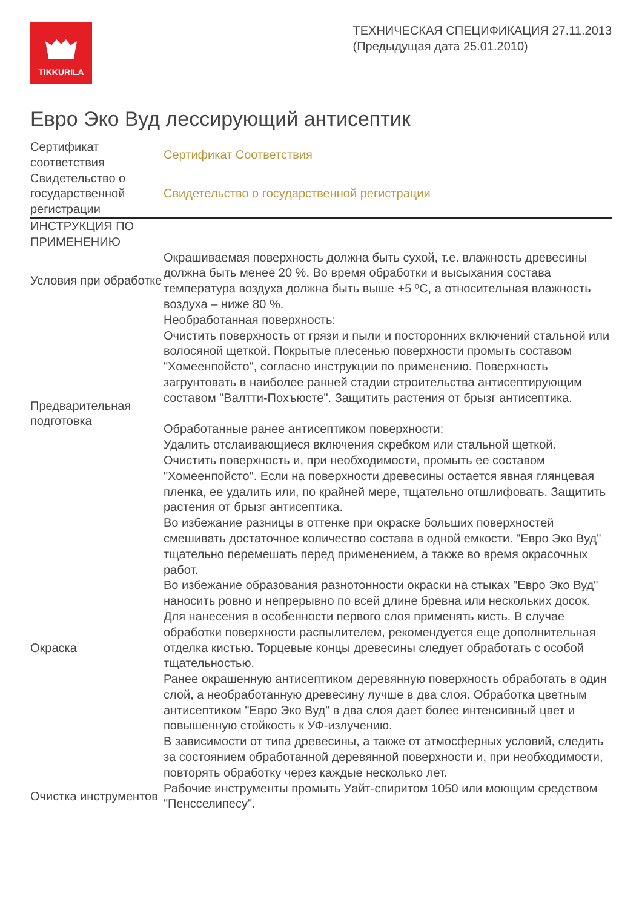TIKKURILA
ТЕХНИЧЕСКАЯ СПЕЦИФИКАЦИЯ 27.11.2013
(Предыдущая дата 25.01.2010)
Евро Эко Вуд лессирующий антисептик
| Сертификат соответствия | Сертификат Соответствия |
| Свидетельство о государственной регистрации | Свидетельство о государственной регистрации |
| ИНСТРУКЦИЯ ПО ПРИМЕНЕНИЮ | |
| Условия при обработке | Окрашиваемая поверхность должна быть сухой, т.е. влажность древесины должна быть менее 20 %. Во время обработки и высыхания состава температура воздуха должна быть выше +5 ºC, а относительная влажность воздуха – ниже 80 %. |
| Предварительная подготовка | Необработанная поверхность: Очистить поверхность от грязи и пыли и посторонних включений стальной или волосяной щеткой. Покрытые плесенью поверхности промыть составом "Хомеенпойсто", согласно инструкции по применению. Поверхность загрунтовать в наиболее ранней стадии строительства антисептирующим составом "Валтти-Похъюсте". Защитить растения от брызг антисептика. Обработанные ранее антисептиком поверхности: Удалить отслаивающиеся включения скребком или стальной щеткой. Очистить поверхность и, при необходимости, промыть ее составом "Хомеенпойсто". Если на поверхности древесины остается явная глянцевая пленка, ее удалить или, по крайней мере, тщательно отшлифовать. Защитить растения от брызг антисептика. |
| Окраска | Во избежание разницы в оттенке при окраске больших поверхностей смешивать достаточное количество состава в одной емкости. "Евро Эко Вуд" тщательно перемешать перед применением, а также во время окрасочных работ. Во избежание образования разнотонности окраски на стыках "Евро Эко Вуд" наносить ровно и непрерывно по всей длине бревна или нескольких досок. Для нанесения в особенности первого слоя применять кисть. В случае обработки поверхности распылителем, рекомендуется еще дополнительная отделка кистью. Торцевые концы древесины следует обработать с особой тщательностью. Ранее окрашенную антисептиком деревянную поверхность обработать в один слой, а необработанную древесину лучше в два слоя. Обработка цветным антисептиком "Евро Эко Вуд" в два слоя дает более интенсивный цвет и повышенную стойкость к УФ-излучению. В зависимости от типа древесины, а также от атмосферных условий, следить за состоянием обработанной деревянной поверхности и, при необходимости, повторять обработку через каждые несколько лет. |
| Очистка инструментов | Рабочие инструменты промыть Уайт-спиритом 1050 или моющим средством "Пенсселипесу". |